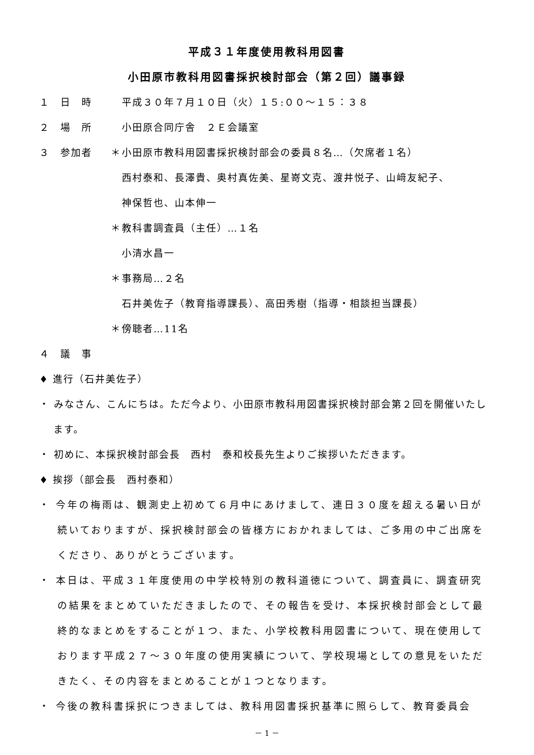平成３１年度使用教科用図書
小田原市教科用図書採択検討部会（第２回）議事録
１　日　時 平成３０年７月１０日（火）１５:００～１５：３８
２　場　所 小田原合同庁舎　２Ｅ会議室
３　参加者 ＊ 小田原市教科用図書採択検討部会の委員８名…（欠席者１名）
西村泰和、長澤貴、奥村真佐美、星嵜文克、渡井悦子、山﨑友紀子、
神保哲也、山本伸一
＊ 教科書調査員（主任）…１名
小清水昌一
＊ 事務局…２名
石井美佐子（教育指導課長）、高田秀樹（指導・相談担当課長）
＊ 傍聴者…11名
４　議　事
♦ 進行（石井美佐子）
・ みなさん、こんにちは。ただ今より、小田原市教科用図書採択検討部会第２回を開催いたします。
・ 初めに、本採択検討部会長　西村　泰和校長先生よりご挨拶いただきます。
♦ 挨拶（部会長　西村泰和）
・ 今年の梅雨は、観測史上初めて６月中にあけまして、連日３０度を超える暑い日が続いておりますが、採択検討部会の皆様方におかれましては、ご多用の中ご出席をくださり、ありがとうございます。
・ 本日は、平成３１年度使用の中学校特別の教科道徳について、調査員に、調査研究の結果をまとめていただきましたので、その報告を受け、本採択検討部会として最終的なまとめをすることが１つ、また、小学校教科用図書について、現在使用しております平成２７～３０年度の使用実績について、学校現場としての意見をいただきたく、その内容をまとめることが１つとなります。
・ 今後の教科書採択につきましては、教科用図書採択基準に照らして、教育委員会
－ 1 －